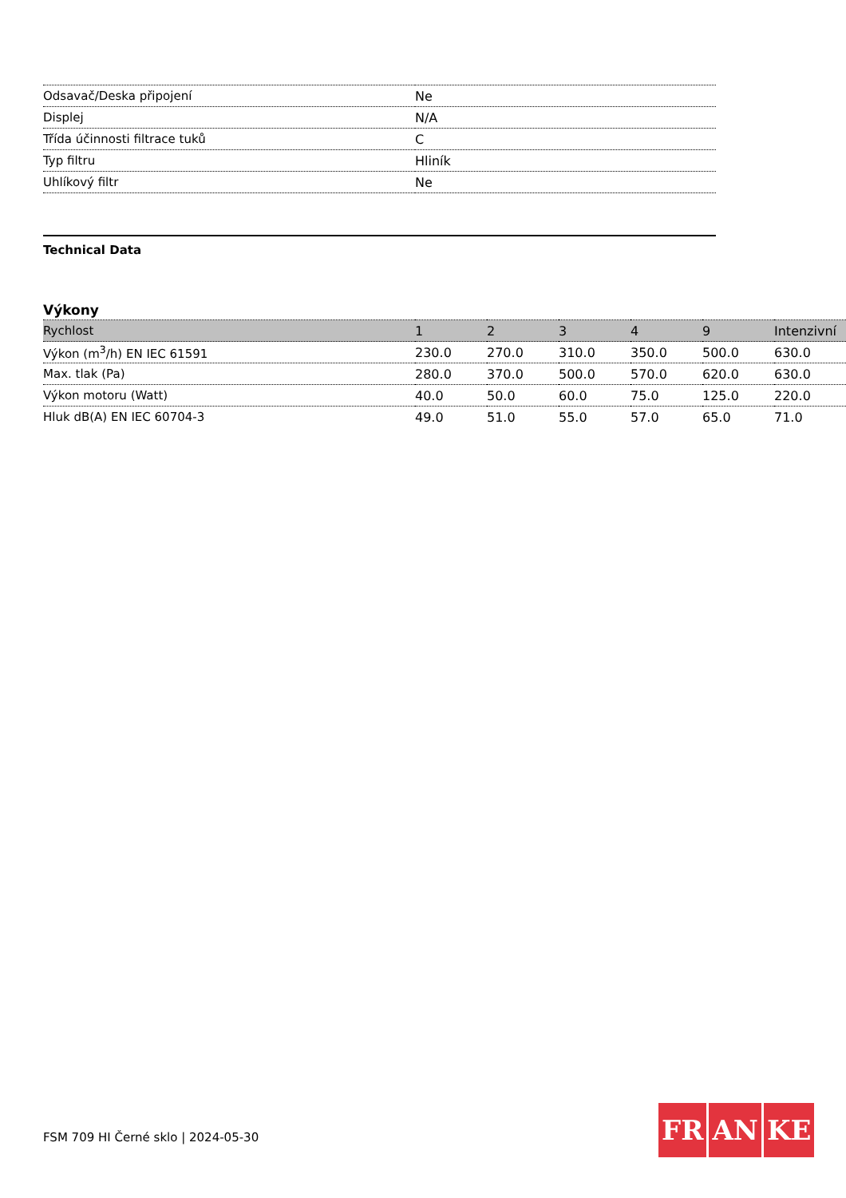| Odsavač/Deska připojení | Ne |
| Displej | N/A |
| Třída účinnosti filtrace tuků | C |
| Typ filtru | Hliník |
| Uhlíkový filtr | Ne |
Technical Data
Výkony
| Rychlost | 1 | 2 | 3 | 4 | 9 | Intenzivní |
| Výkon (m<sup>3</sup>/h) EN IEC 61591 | 230.0 | 270.0 | 310.0 | 350.0 | 500.0 | 630.0 |
| Max. tlak (Pa) | 280.0 | 370.0 | 500.0 | 570.0 | 620.0 | 630.0 |
| Výkon motoru (Watt) | 40.0 | 50.0 | 60.0 | 75.0 | 125.0 | 220.0 |
| Hluk dB(A) EN IEC 60704-3 | 49.0 | 51.0 | 55.0 | 57.0 | 65.0 | 71.0 |
FSM 709 HI Černé sklo | 2024-05-30
FR AN KE